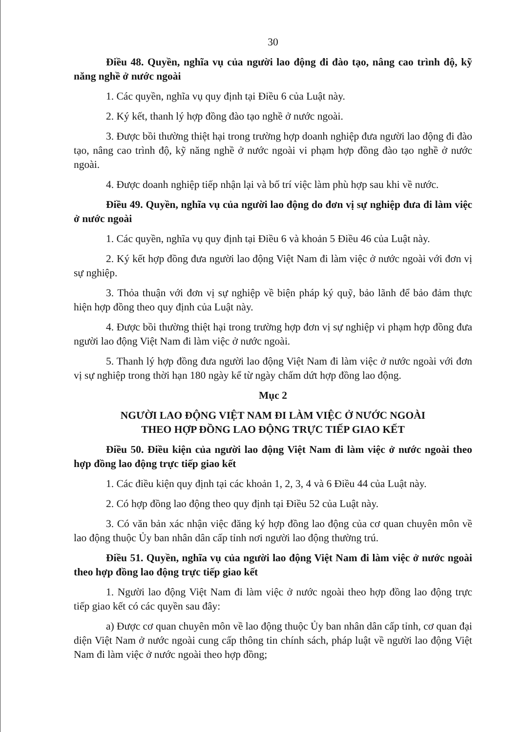30
Điều 48. Quyền, nghĩa vụ của người lao động đi đào tạo, nâng cao trình độ, kỹ năng nghề ở nước ngoài
1. Các quyền, nghĩa vụ quy định tại Điều 6 của Luật này.
2. Ký kết, thanh lý hợp đồng đào tạo nghề ở nước ngoài.
3. Được bồi thường thiệt hại trong trường hợp doanh nghiệp đưa người lao động đi đào tạo, nâng cao trình độ, kỹ năng nghề ở nước ngoài vi phạm hợp đồng đào tạo nghề ở nước ngoài.
4. Được doanh nghiệp tiếp nhận lại và bố trí việc làm phù hợp sau khi về nước.
Điều 49. Quyền, nghĩa vụ của người lao động do đơn vị sự nghiệp đưa đi làm việc ở nước ngoài
1. Các quyền, nghĩa vụ quy định tại Điều 6 và khoản 5 Điều 46 của Luật này.
2. Ký kết hợp đồng đưa người lao động Việt Nam đi làm việc ở nước ngoài với đơn vị sự nghiệp.
3. Thỏa thuận với đơn vị sự nghiệp về biện pháp ký quỹ, bảo lãnh để bảo đảm thực hiện hợp đồng theo quy định của Luật này.
4. Được bồi thường thiệt hại trong trường hợp đơn vị sự nghiệp vi phạm hợp đồng đưa người lao động Việt Nam đi làm việc ở nước ngoài.
5. Thanh lý hợp đồng đưa người lao động Việt Nam đi làm việc ở nước ngoài với đơn vị sự nghiệp trong thời hạn 180 ngày kể từ ngày chấm dứt hợp đồng lao động.
Mục 2
NGƯỜI LAO ĐỘNG VIỆT NAM ĐI LÀM VIỆC Ở NƯỚC NGOÀI
THEO HỢP ĐỒNG LAO ĐỘNG TRỰC TIẾP GIAO KẾT
Điều 50. Điều kiện của người lao động Việt Nam đi làm việc ở nước ngoài theo hợp đồng lao động trực tiếp giao kết
1. Các điều kiện quy định tại các khoản 1, 2, 3, 4 và 6 Điều 44 của Luật này.
2. Có hợp đồng lao động theo quy định tại Điều 52 của Luật này.
3. Có văn bản xác nhận việc đăng ký hợp đồng lao động của cơ quan chuyên môn về lao động thuộc Ủy ban nhân dân cấp tỉnh nơi người lao động thường trú.
Điều 51. Quyền, nghĩa vụ của người lao động Việt Nam đi làm việc ở nước ngoài theo hợp đồng lao động trực tiếp giao kết
1. Người lao động Việt Nam đi làm việc ở nước ngoài theo hợp đồng lao động trực tiếp giao kết có các quyền sau đây:
a) Được cơ quan chuyên môn về lao động thuộc Ủy ban nhân dân cấp tỉnh, cơ quan đại diện Việt Nam ở nước ngoài cung cấp thông tin chính sách, pháp luật về người lao động Việt Nam đi làm việc ở nước ngoài theo hợp đồng;